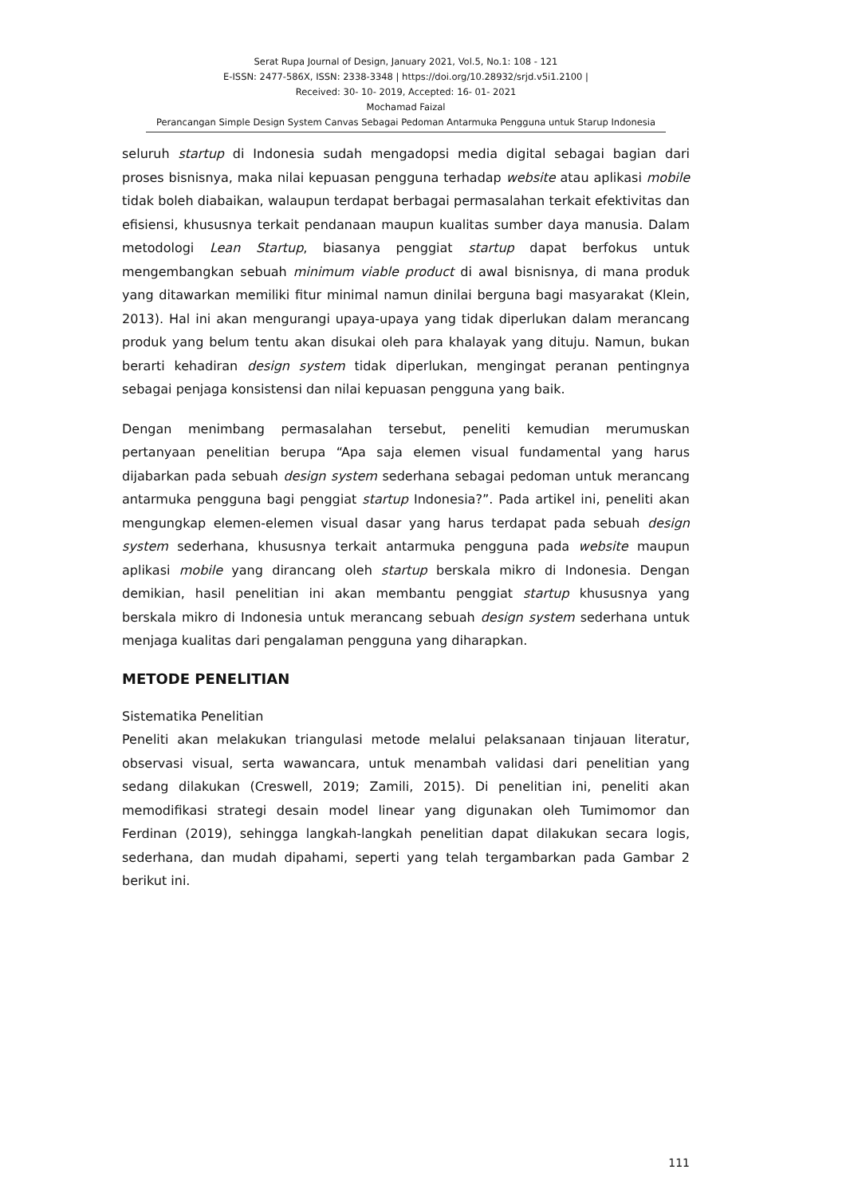Serat Rupa Journal of Design, January 2021, Vol.5, No.1: 108 - 121
E-ISSN: 2477-586X, ISSN: 2338-3348 | https://doi.org/10.28932/srjd.v5i1.2100 |
Received: 30- 10- 2019, Accepted: 16- 01- 2021
Mochamad Faizal
Perancangan Simple Design System Canvas Sebagai Pedoman Antarmuka Pengguna untuk Starup Indonesia
seluruh startup di Indonesia sudah mengadopsi media digital sebagai bagian dari proses bisnisnya, maka nilai kepuasan pengguna terhadap website atau aplikasi mobile tidak boleh diabaikan, walaupun terdapat berbagai permasalahan terkait efektivitas dan efisiensi, khususnya terkait pendanaan maupun kualitas sumber daya manusia. Dalam metodologi Lean Startup, biasanya penggiat startup dapat berfokus untuk mengembangkan sebuah minimum viable product di awal bisnisnya, di mana produk yang ditawarkan memiliki fitur minimal namun dinilai berguna bagi masyarakat (Klein, 2013). Hal ini akan mengurangi upaya-upaya yang tidak diperlukan dalam merancang produk yang belum tentu akan disukai oleh para khalayak yang dituju. Namun, bukan berarti kehadiran design system tidak diperlukan, mengingat peranan pentingnya sebagai penjaga konsistensi dan nilai kepuasan pengguna yang baik.
Dengan menimbang permasalahan tersebut, peneliti kemudian merumuskan pertanyaan penelitian berupa “Apa saja elemen visual fundamental yang harus dijabarkan pada sebuah design system sederhana sebagai pedoman untuk merancang antarmuka pengguna bagi penggiat startup Indonesia?”. Pada artikel ini, peneliti akan mengungkap elemen-elemen visual dasar yang harus terdapat pada sebuah design system sederhana, khususnya terkait antarmuka pengguna pada website maupun aplikasi mobile yang dirancang oleh startup berskala mikro di Indonesia. Dengan demikian, hasil penelitian ini akan membantu penggiat startup khususnya yang berskala mikro di Indonesia untuk merancang sebuah design system sederhana untuk menjaga kualitas dari pengalaman pengguna yang diharapkan.
METODE PENELITIAN
Sistematika Penelitian
Peneliti akan melakukan triangulasi metode melalui pelaksanaan tinjauan literatur, observasi visual, serta wawancara, untuk menambah validasi dari penelitian yang sedang dilakukan (Creswell, 2019; Zamili, 2015). Di penelitian ini, peneliti akan memodifikasi strategi desain model linear yang digunakan oleh Tumimomor dan Ferdinan (2019), sehingga langkah-langkah penelitian dapat dilakukan secara logis, sederhana, dan mudah dipahami, seperti yang telah tergambarkan pada Gambar 2 berikut ini.
111